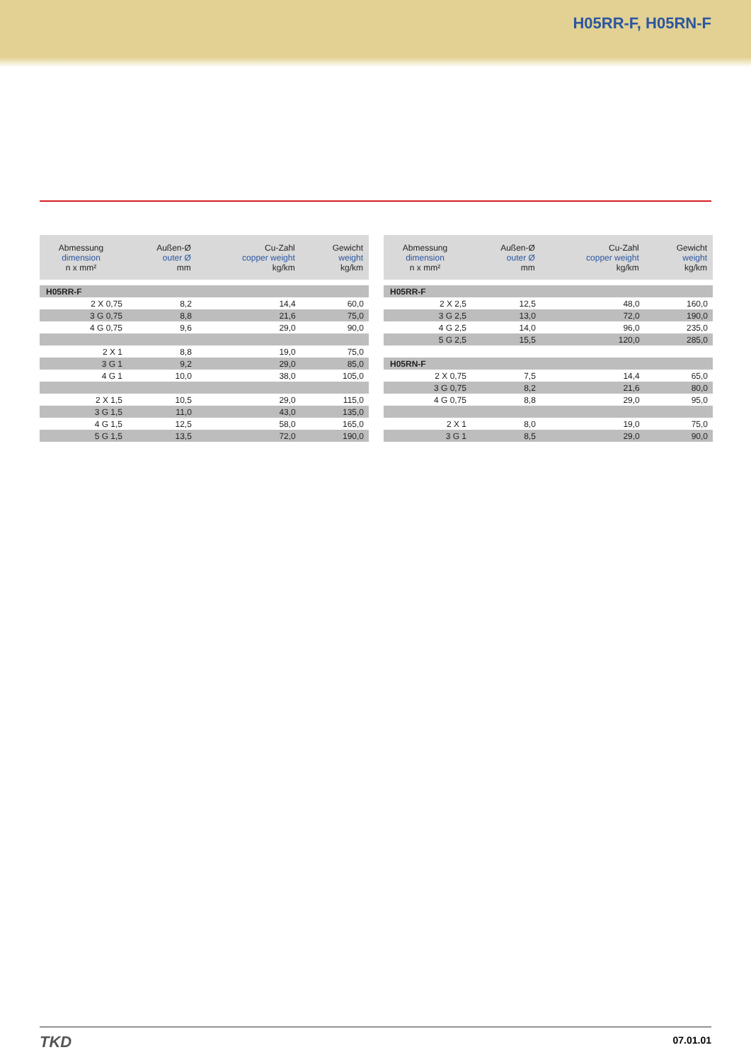H05RR-F, H05RN-F
| Abmessung dimension n x mm² | Außen-Ø outer Ø mm | Cu-Zahl copper weight kg/km | Gewicht weight kg/km |
| --- | --- | --- | --- |
| H05RR-F | | | |
| 2 X 0,75 | 8,2 | 14,4 | 60,0 |
| 3 G 0,75 | 8,8 | 21,6 | 75,0 |
| 4 G 0,75 | 9,6 | 29,0 | 90,0 |
| 2 X 1 | 8,8 | 19,0 | 75,0 |
| 3 G 1 | 9,2 | 29,0 | 85,0 |
| 4 G 1 | 10,0 | 38,0 | 105,0 |
| 2 X 1,5 | 10,5 | 29,0 | 115,0 |
| 3 G 1,5 | 11,0 | 43,0 | 135,0 |
| 4 G 1,5 | 12,5 | 58,0 | 165,0 |
| 5 G 1,5 | 13,5 | 72,0 | 190,0 |
| Abmessung dimension n x mm² | Außen-Ø outer Ø mm | Cu-Zahl copper weight kg/km | Gewicht weight kg/km |
| --- | --- | --- | --- |
| H05RR-F | | | |
| 2 X 2,5 | 12,5 | 48,0 | 160,0 |
| 3 G 2,5 | 13,0 | 72,0 | 190,0 |
| 4 G 2,5 | 14,0 | 96,0 | 235,0 |
| 5 G 2,5 | 15,5 | 120,0 | 285,0 |
| H05RN-F | | | |
| 2 X 0,75 | 7,5 | 14,4 | 65,0 |
| 3 G 0,75 | 8,2 | 21,6 | 80,0 |
| 4 G 0,75 | 8,8 | 29,0 | 95,0 |
| 2 X 1 | 8,0 | 19,0 | 75,0 |
| 3 G 1 | 8,5 | 29,0 | 90,0 |
TKD
07.01.01